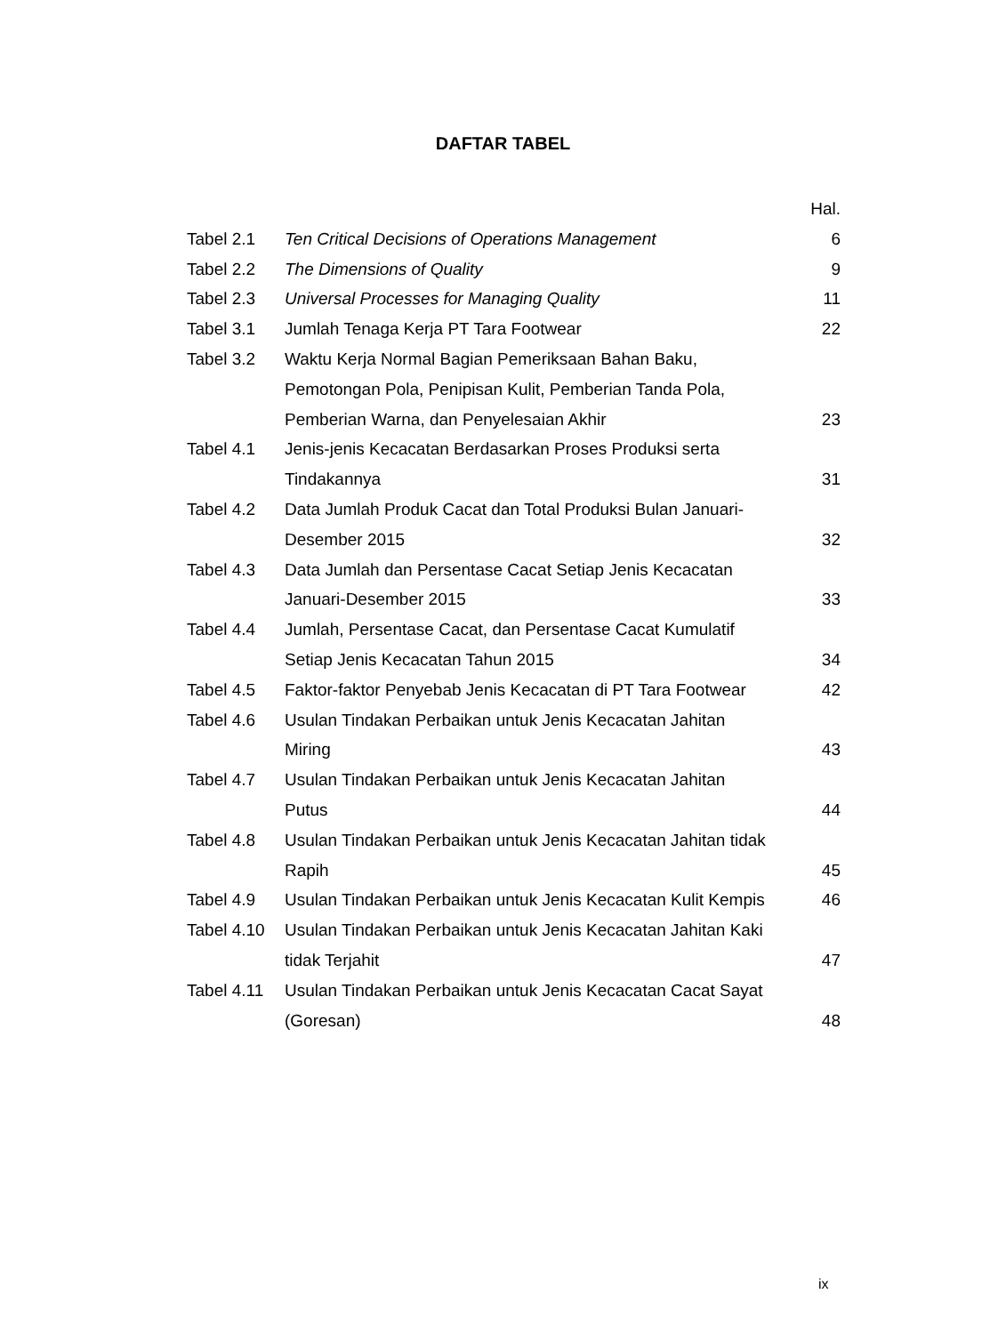DAFTAR TABEL
| | | Hal. |
| Tabel 2.1 | Ten Critical Decisions of Operations Management | 6 |
| Tabel 2.2 | The Dimensions of Quality | 9 |
| Tabel 2.3 | Universal Processes for Managing Quality | 11 |
| Tabel 3.1 | Jumlah Tenaga Kerja PT Tara Footwear | 22 |
| Tabel 3.2 | Waktu Kerja Normal Bagian Pemeriksaan Bahan Baku, Pemotongan Pola, Penipisan Kulit, Pemberian Tanda Pola, Pemberian Warna, dan Penyelesaian Akhir | 23 |
| Tabel 4.1 | Jenis-jenis Kecacatan Berdasarkan Proses Produksi serta Tindakannya | 31 |
| Tabel 4.2 | Data Jumlah Produk Cacat dan Total Produksi Bulan Januari- Desember 2015 | 32 |
| Tabel 4.3 | Data Jumlah dan Persentase Cacat Setiap Jenis Kecacatan Januari-Desember 2015 | 33 |
| Tabel 4.4 | Jumlah, Persentase Cacat, dan Persentase Cacat Kumulatif Setiap Jenis Kecacatan Tahun 2015 | 34 |
| Tabel 4.5 | Faktor-faktor Penyebab Jenis Kecacatan di PT Tara Footwear | 42 |
| Tabel 4.6 | Usulan Tindakan Perbaikan untuk Jenis Kecacatan Jahitan Miring | 43 |
| Tabel 4.7 | Usulan Tindakan Perbaikan untuk Jenis Kecacatan Jahitan Putus | 44 |
| Tabel 4.8 | Usulan Tindakan Perbaikan untuk Jenis Kecacatan Jahitan tidak Rapih | 45 |
| Tabel 4.9 | Usulan Tindakan Perbaikan untuk Jenis Kecacatan Kulit Kempis | 46 |
| Tabel 4.10 | Usulan Tindakan Perbaikan untuk Jenis Kecacatan Jahitan Kaki tidak Terjahit | 47 |
| Tabel 4.11 | Usulan Tindakan Perbaikan untuk Jenis Kecacatan Cacat Sayat (Goresan) | 48 |
ix